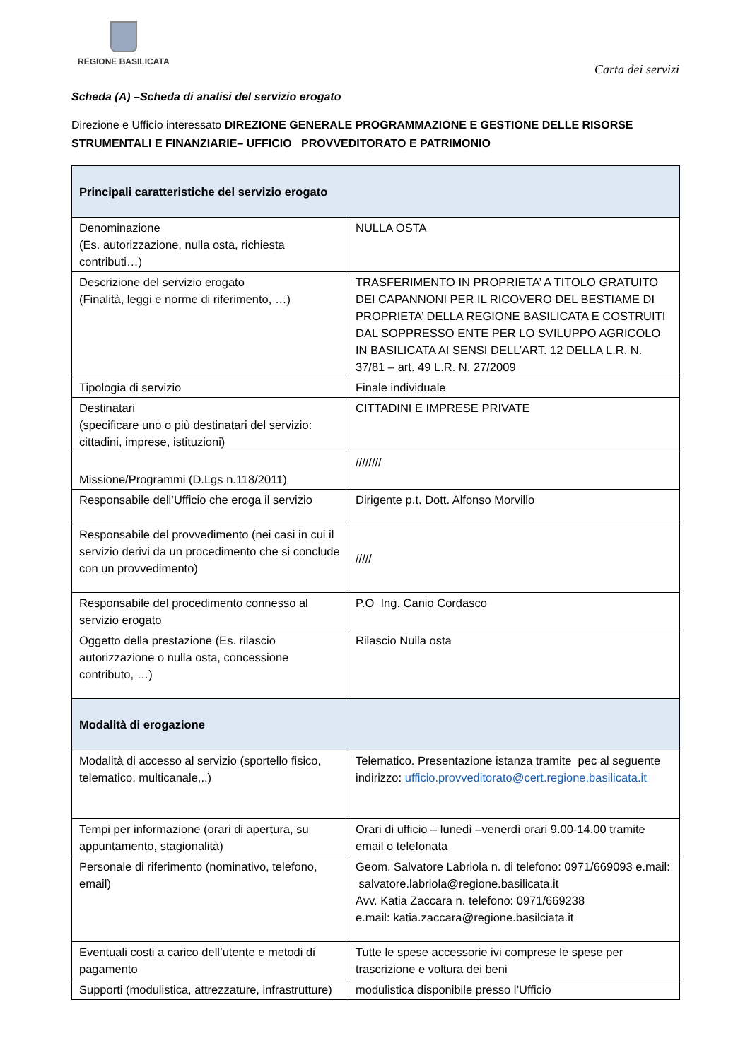REGIONE BASILICATA
Carta dei servizi
Scheda (A) –Scheda di analisi del servizio erogato
Direzione e Ufficio interessato DIREZIONE GENERALE PROGRAMMAZIONE E GESTIONE DELLE RISORSE STRUMENTALI E FINANZIARIE– UFFICIO PROVVEDITORATO E PATRIMONIO
| Principali caratteristiche del servizio erogato | |
| --- | --- |
| Denominazione (Es. autorizzazione, nulla osta, richiesta contributi…) | NULLA OSTA |
| Descrizione del servizio erogato (Finalità, leggi e norme di riferimento, …) | TRASFERIMENTO IN PROPRIETA’ A TITOLO GRATUITO DEI CAPANNONI PER IL RICOVERO DEL BESTIAME DI PROPRIETA’ DELLA REGIONE BASILICATA E COSTRUITI DAL SOPPRESSO ENTE PER LO SVILUPPO AGRICOLO IN BASILICATA AI SENSI DELL’ART. 12 DELLA L.R. N. 37/81 – art. 49 L.R. N. 27/2009 |
| Tipologia di servizio | Finale individuale |
| Destinatari (specificare uno o più destinatari del servizio: cittadini, imprese, istituzioni) | CITTADINI E IMPRESE PRIVATE |
| Missione/Programmi (D.Lgs n.118/2011) | //////// |
| Responsabile dell’Ufficio che eroga il servizio | Dirigente p.t. Dott. Alfonso Morvillo |
| Responsabile del provvedimento (nei casi in cui il servizio derivi da un procedimento che si conclude con un provvedimento) | ///// |
| Responsabile del procedimento connesso al servizio erogato | P.O Ing. Canio Cordasco |
| Oggetto della prestazione (Es. rilascio autorizzazione o nulla osta, concessione contributo, …) | Rilascio Nulla osta |
| Modalità di erogazione | |
| Modalità di accesso al servizio (sportello fisico, telematico, multicanale,..) | Telematico. Presentazione istanza tramite pec al seguente indirizzo: ufficio.provveditorato@cert.regione.basilicata.it |
| Tempi per informazione (orari di apertura, su appuntamento, stagionalità) | Orari di ufficio – lunedì –venerdì orari 9.00-14.00 tramite email o telefonata |
| Personale di riferimento (nominativo, telefono, email) | Geom. Salvatore Labriola n. di telefono: 0971/669093 e.mail: salvatore.labriola@regione.basilicata.it Avv. Katia Zaccara n. telefono: 0971/669238 e.mail: katia.zaccara@regione.basilciata.it |
| Eventuali costi a carico dell’utente e metodi di pagamento | Tutte le spese accessorie ivi comprese le spese per trascrizione e voltura dei beni |
| Supporti (modulistica, attrezzature, infrastrutture) | modulistica disponibile presso l’Ufficio |